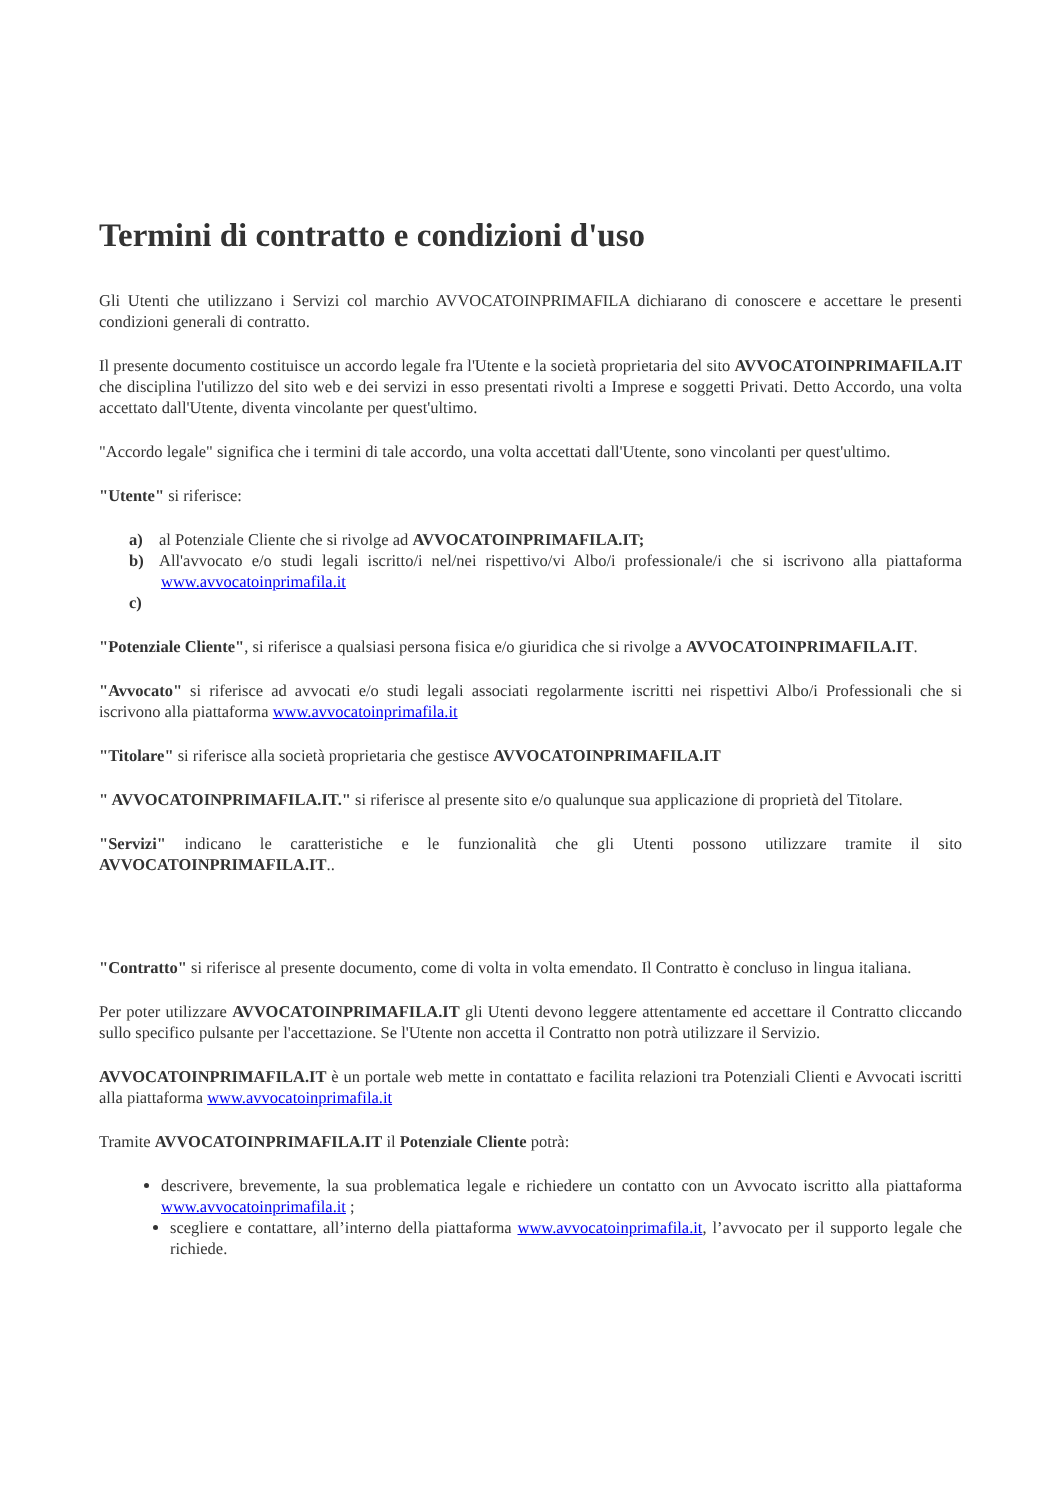Termini di contratto e condizioni d'uso
Gli Utenti che utilizzano i Servizi col marchio AVVOCATOINPRIMAFILA dichiarano di conoscere e accettare le presenti condizioni generali di contratto.
Il presente documento costituisce un accordo legale fra l'Utente e la società proprietaria del sito AVVOCATOINPRIMAFILA.IT che disciplina l'utilizzo del sito web e dei servizi in esso presentati rivolti a Imprese e soggetti Privati. Detto Accordo, una volta accettato dall'Utente, diventa vincolante per quest'ultimo.
"Accordo legale" significa che i termini di tale accordo, una volta accettati dall'Utente, sono vincolanti per quest'ultimo.
"Utente" si riferisce:
a) al Potenziale Cliente che si rivolge ad AVVOCATOINPRIMAFILA.IT;
b) All'avvocato e/o studi legali iscritto/i nel/nei rispettivo/vi Albo/i professionale/i che si iscrivono alla piattaforma www.avvocatoinprimafila.it
c)
"Potenziale Cliente", si riferisce a qualsiasi persona fisica e/o giuridica che si rivolge a AVVOCATOINPRIMAFILA.IT.
"Avvocato" si riferisce ad avvocati e/o studi legali associati regolarmente iscritti nei rispettivi Albo/i Professionali che si iscrivono alla piattaforma www.avvocatoinprimafila.it
"Titolare" si riferisce alla società proprietaria che gestisce AVVOCATOINPRIMAFILA.IT
" AVVOCATOINPRIMAFILA.IT." si riferisce al presente sito e/o qualunque sua applicazione di proprietà del Titolare.
"Servizi" indicano le caratteristiche e le funzionalità che gli Utenti possono utilizzare tramite il sito AVVOCATOINPRIMAFILA.IT..
"Contratto" si riferisce al presente documento, come di volta in volta emendato. Il Contratto è concluso in lingua italiana.
Per poter utilizzare AVVOCATOINPRIMAFILA.IT gli Utenti devono leggere attentamente ed accettare il Contratto cliccando sullo specifico pulsante per l'accettazione. Se l'Utente non accetta il Contratto non potrà utilizzare il Servizio.
AVVOCATOINPRIMAFILA.IT è un portale web mette in contattato e facilita relazioni tra Potenziali Clienti e Avvocati iscritti alla piattaforma www.avvocatoinprimafila.it
Tramite AVVOCATOINPRIMAFILA.IT il Potenziale Cliente potrà:
descrivere, brevemente, la sua problematica legale e richiedere un contatto con un Avvocato iscritto alla piattaforma www.avvocatoinprimafila.it ;
scegliere e contattare, all’interno della piattaforma www.avvocatoinprimafila.it, l’avvocato per il supporto legale che richiede.